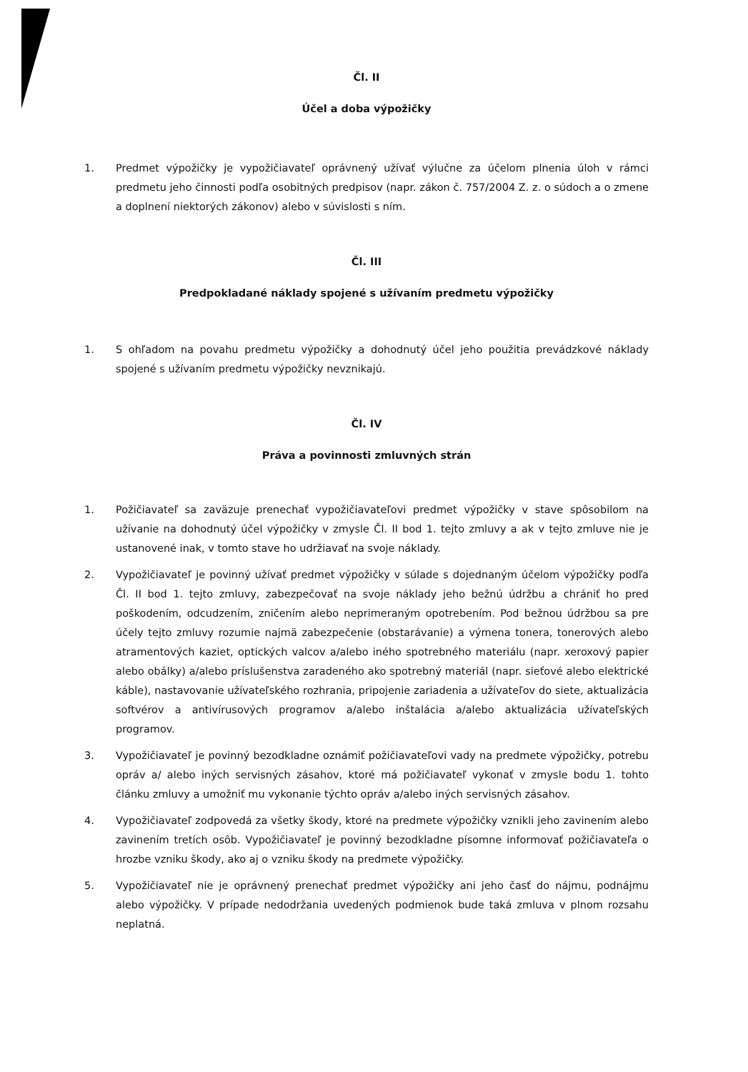Čl. II
Účel a doba výpožičky
1. Predmet výpožičky je vypožičiavateľ oprávnený užívať výlučne za účelom plnenia úloh v rámci predmetu jeho činnosti podľa osobitných predpisov (napr. zákon č. 757/2004 Z. z. o súdoch a o zmene a doplnení niektorých zákonov) alebo v súvislosti s ním.
Čl. III
Predpokladané náklady spojené s užívaním predmetu výpožičky
1. S ohľadom na povahu predmetu výpožičky a dohodnutý účel jeho použitia prevádzkové náklady spojené s užívaním predmetu výpožičky nevznikajú.
Čl. IV
Práva a povinnosti zmluvných strán
1. Požičiavateľ sa zaväzuje prenechať vypožičiavateľovi predmet výpožičky v stave spôsobilom na užívanie na dohodnutý účel výpožičky v zmysle Čl. II bod 1. tejto zmluvy a ak v tejto zmluve nie je ustanovené inak, v tomto stave ho udržiavať na svoje náklady.
2. Vypožičiavateľ je povinný užívať predmet výpožičky v súlade s dojednaným účelom výpožičky podľa Čl. II bod 1. tejto zmluvy, zabezpečovať na svoje náklady jeho bežnú údržbu a chrániť ho pred poškodením, odcudzením, zničením alebo neprimeraným opotrebením. Pod bežnou údržbou sa pre účely tejto zmluvy rozumie najmä zabezpečenie (obstarávanie) a výmena tonera, tonerových alebo atramentových kaziet, optických valcov a/alebo iného spotrebného materiálu (napr. xeroxový papier alebo obálky) a/alebo príslušenstva zaradeného ako spotrebný materiál (napr. sieťové alebo elektrické káble), nastavovanie užívateľského rozhrania, pripojenie zariadenia a užívateľov do siete, aktualizácia softvérov a antivírusových programov a/alebo inštalácia a/alebo aktualizácia užívateľských programov.
3. Vypožičiavateľ je povinný bezodkladne oznámiť požičiavateľovi vady na predmete výpožičky, potrebu opráv a/ alebo iných servisných zásahov, ktoré má požičiavateľ vykonať v zmysle bodu 1. tohto článku zmluvy a umožniť mu vykonanie týchto opráv a/alebo iných servisných zásahov.
4. Vypožičiavateľ zodpovedá za všetky škody, ktoré na predmete výpožičky vznikli jeho zavinením alebo zavinením tretích osôb. Vypožičiavateľ je povinný bezodkladne písomne informovať požičiavateľa o hrozbe vzniku škody, ako aj o vzniku škody na predmete výpožičky.
5. Vypožičiavateľ nie je oprávnený prenechať predmet výpožičky ani jeho časť do nájmu, podnájmu alebo výpožičky. V prípade nedodržania uvedených podmienok bude taká zmluva v plnom rozsahu neplatná.